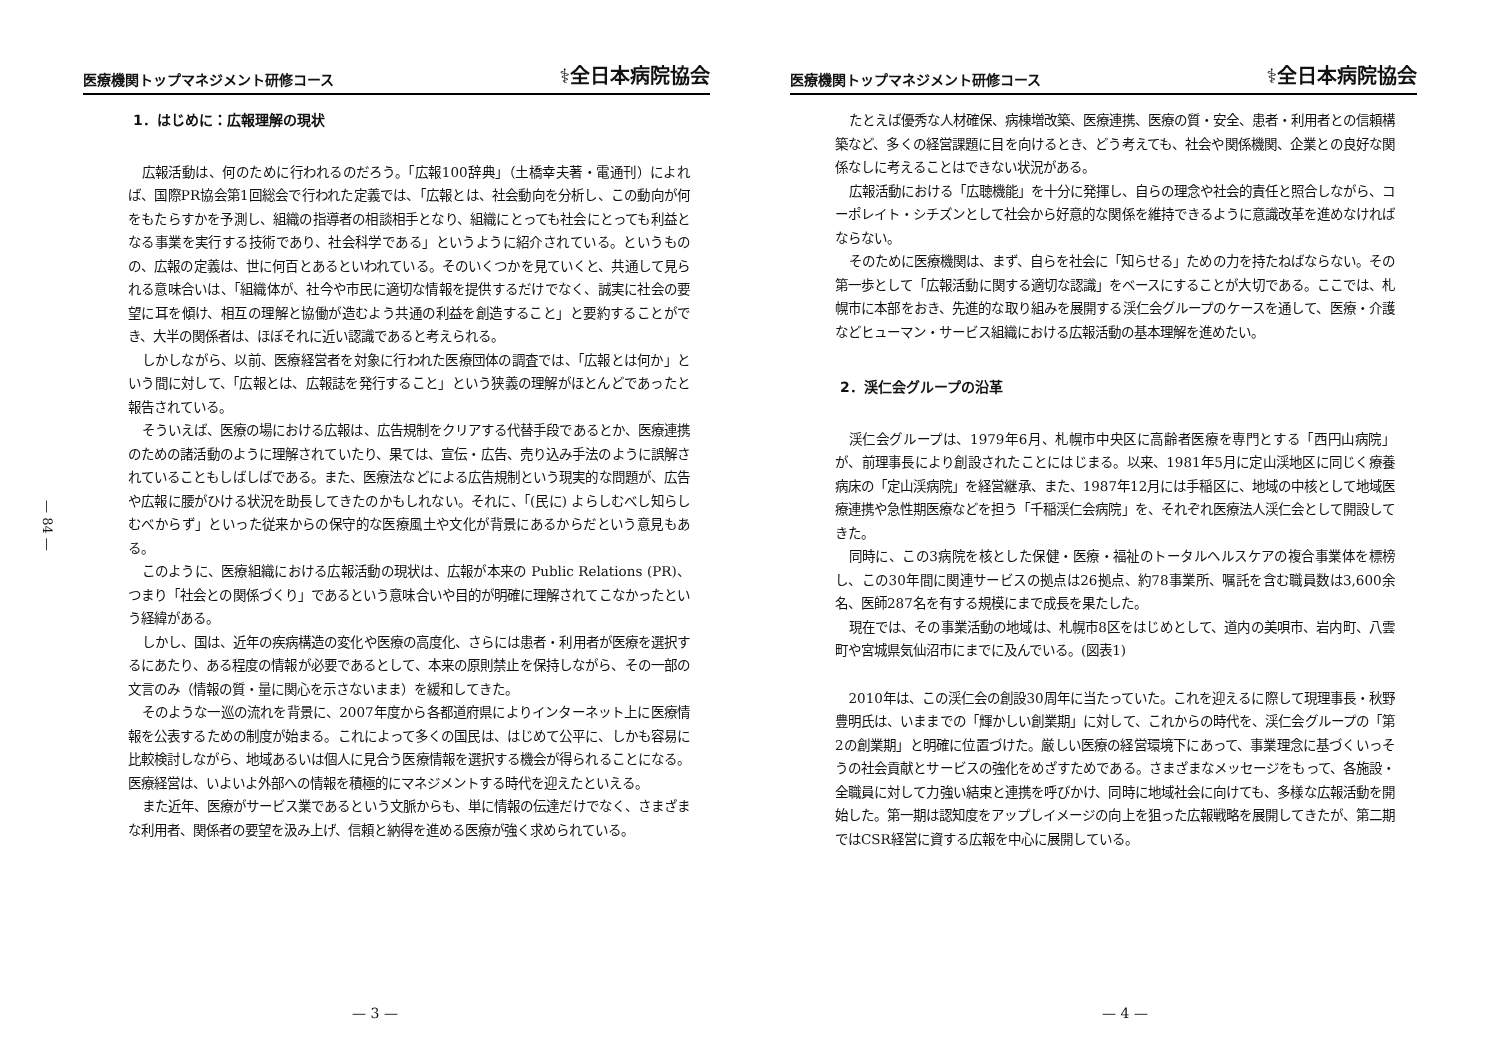医療機関トップマネジメント研修コース ⚕全日本病院協会
— 84 —
1．はじめに：広報理解の現状
広報活動は、何のために行われるのだろう。「広報100辞典」（土橋幸夫著・電通刊）によれば、国際PR協会第1回総会で行われた定義では、「広報とは、社会動向を分析し、この動向が何をもたらすかを予測し、組織の指導者の相談相手となり、組織にとっても社会にとっても利益となる事業を実行する技術であり、社会科学である」というように紹介されている。というものの、広報の定義は、世に何百とあるといわれている。そのいくつかを見ていくと、共通して見られる意味合いは、「組織体が、社今や市民に適切な情報を提供するだけでなく、誠実に社会の要望に耳を傾け、相互の理解と協働が造むよう共通の利益を創造すること」と要約することができ、大半の関係者は、ほぼそれに近い認識であると考えられる。
しかしながら、以前、医療経営者を対象に行われた医療団体の調査では、「広報とは何か」という間に対して、「広報とは、広報誌を発行すること」という狭義の理解がほとんどであったと報告されている。
そういえば、医療の場における広報は、広告規制をクリアする代替手段であるとか、医療連携のための諸活動のように理解されていたり、果ては、宣伝・広告、売り込み手法のように誤解されていることもしばしばである。また、医療法などによる広告規制という現実的な問題が、広告や広報に腰がひける状況を助長してきたのかもしれない。それに、「(民に) よらしむべし知らしむべからず」といった従来からの保守的な医療風土や文化が背景にあるからだという意見もある。
このように、医療組織における広報活動の現状は、広報が本来の Public Relations (PR)、つまり「社会との関係づくり」であるという意味合いや目的が明確に理解されてこなかったという経緯がある。
しかし、国は、近年の疾病構造の変化や医療の高度化、さらには患者・利用者が医療を選択するにあたり、ある程度の情報が必要であるとして、本来の原則禁止を保持しながら、その一部の文言のみ（情報の質・量に関心を示さないまま）を緩和してきた。
そのような一巡の流れを背景に、2007年度から各都道府県によりインターネット上に医療情報を公表するための制度が始まる。これによって多くの国民は、はじめて公平に、しかも容易に比較検討しながら、地域あるいは個人に見合う医療情報を選択する機会が得られることになる。医療経営は、いよいよ外部への情報を積極的にマネジメントする時代を迎えたといえる。
また近年、医療がサービス業であるという文脈からも、単に情報の伝達だけでなく、さまざまな利用者、関係者の要望を汲み上げ、信頼と納得を進める医療が強く求められている。
— 3 —
医療機関トップマネジメント研修コース ⚕全日本病院協会
たとえば優秀な人材確保、病棟増改築、医療連携、医療の質・安全、患者・利用者との信頼構築など、多くの経営課題に目を向けるとき、どう考えても、社会や関係機関、企業との良好な関係なしに考えることはできない状況がある。
広報活動における「広聴機能」を十分に発揮し、自らの理念や社会的責任と照合しながら、コーポレイト・シチズンとして社会から好意的な関係を維持できるように意識改革を進めなければならない。
そのために医療機関は、まず、自らを社会に「知らせる」ための力を持たねばならない。その第一歩として「広報活動に関する適切な認識」をベースにすることが大切である。ここでは、札幌市に本部をおき、先進的な取り組みを展開する渓仁会グループのケースを通して、医療・介護などヒューマン・サービス組織における広報活動の基本理解を進めたい。
2．渓仁会グループの沿革
渓仁会グループは、1979年6月、札幌市中央区に高齢者医療を専門とする「西円山病院」が、前理事長により創設されたことにはじまる。以来、1981年5月に定山渓地区に同じく療養病床の「定山渓病院」を経営継承、また、1987年12月には手稲区に、地域の中核として地域医療連携や急性期医療などを担う「千稲渓仁会病院」を、それぞれ医療法人渓仁会として開設してきた。
同時に、この3病院を核とした保健・医療・福祉のトータルヘルスケアの複合事業体を標榜し、この30年間に関連サービスの拠点は26拠点、約78事業所、嘱託を含む職員数は3,600余名、医師287名を有する規模にまで成長を果たした。
現在では、その事業活動の地域は、札幌市8区をはじめとして、道内の美唄市、岩内町、八雲町や宮城県気仙沼市にまでに及んでいる。(図表1)
2010年は、この渓仁会の創設30周年に当たっていた。これを迎えるに際して現理事長・秋野豊明氏は、いままでの「輝かしい創業期」に対して、これからの時代を、渓仁会グループの「第2の創業期」と明確に位置づけた。厳しい医療の経営環境下にあって、事業理念に基づくいっそうの社会貢献とサービスの強化をめざすためである。さまざまなメッセージをもって、各施設・全職員に対して力強い結束と連携を呼びかけ、同時に地域社会に向けても、多様な広報活動を開始した。第一期は認知度をアップしイメージの向上を狙った広報戦略を展開してきたが、第二期ではCSR経営に資する広報を中心に展開している。
— 4 —